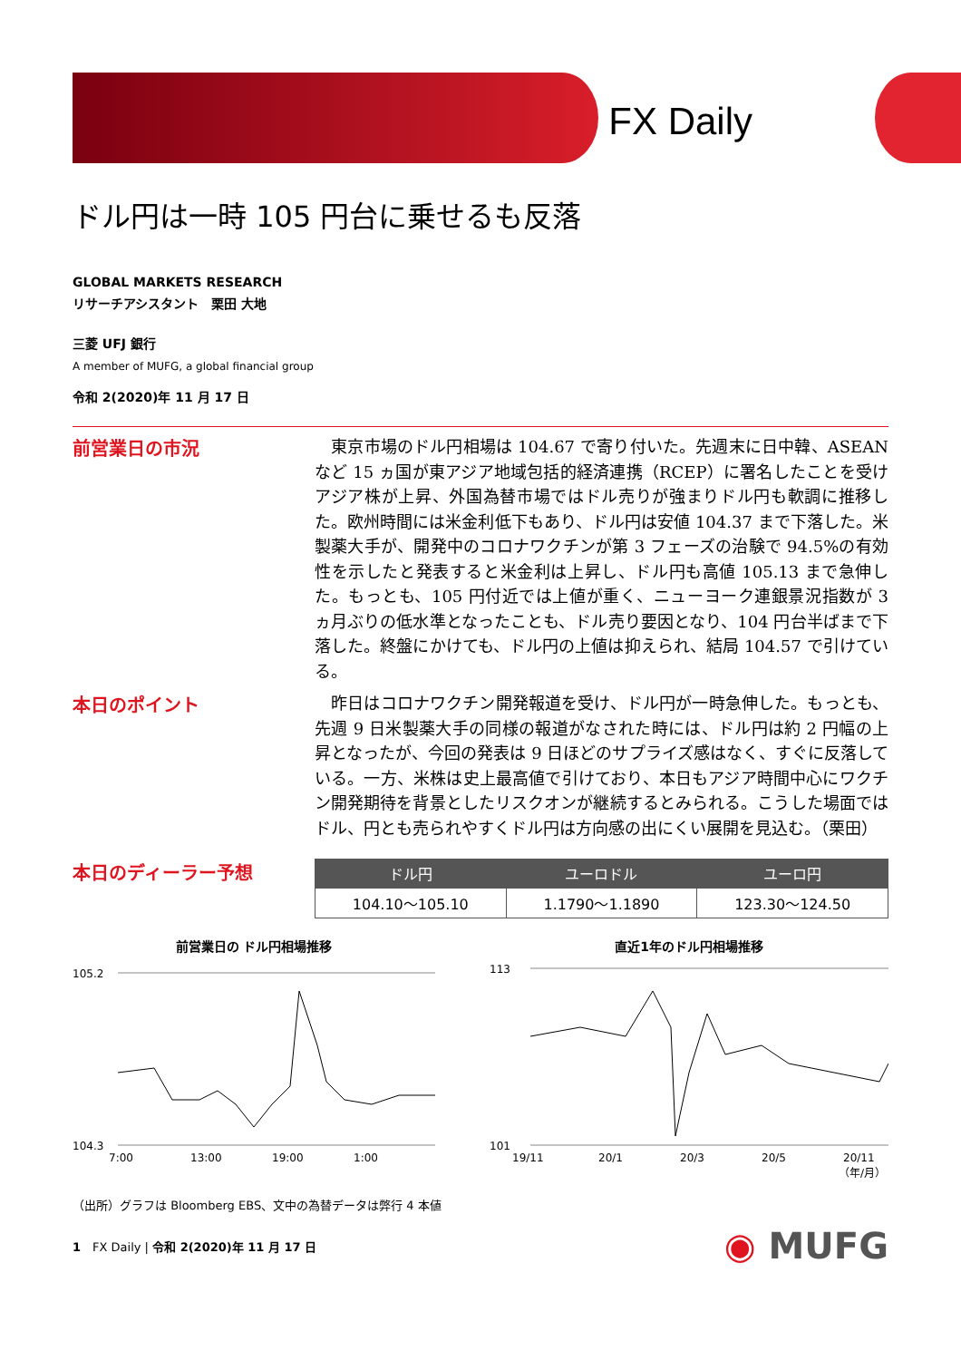FX Daily
ドル円は一時 105 円台に乗せるも反落
GLOBAL MARKETS RESEARCH
リサーチアシスタント　栗田 大地
三菱 UFJ 銀行
A member of MUFG, a global financial group
令和 2(2020)年 11 月 17 日
前営業日の市況
　東京市場のドル円相場は 104.67 で寄り付いた。先週末に日中韓、ASEAN など 15 ヵ国が東アジア地域包括的経済連携（RCEP）に署名したことを受けアジア株が上昇、外国為替市場ではドル売りが強まりドル円も軟調に推移した。欧州時間には米金利低下もあり、ドル円は安値 104.37 まで下落した。米製薬大手が、開発中のコロナワクチンが第 3 フェーズの治験で 94.5%の有効性を示したと発表すると米金利は上昇し、ドル円も高値 105.13 まで急伸した。もっとも、105 円付近では上値が重く、ニューヨーク連銀景況指数が 3 ヵ月ぶりの低水準となったことも、ドル売り要因となり、104 円台半ばまで下落した。終盤にかけても、ドル円の上値は抑えられ、結局 104.57 で引けている。
本日のポイント
　昨日はコロナワクチン開発報道を受け、ドル円が一時急伸した。もっとも、先週 9 日米製薬大手の同様の報道がなされた時には、ドル円は約 2 円幅の上昇となったが、今回の発表は 9 日ほどのサプライズ感はなく、すぐに反落している。一方、米株は史上最高値で引けており、本日もアジア時間中心にワクチン開発期待を背景としたリスクオンが継続するとみられる。こうした場面ではドル、円とも売られやすくドル円は方向感の出にくい展開を見込む。（栗田）
本日のディーラー予想
| ドル円 | ユーロドル | ユーロ円 |
| --- | --- | --- |
| 104.10～105.10 | 1.1790～1.1890 | 123.30～124.50 |
前営業日の ドル円相場推移
105.2
104.3
7:00
13:00
19:00
1:00
直近1年のドル円相場推移
113
101
19/11
20/1
20/3
20/5
20/11
（年/月）
（出所）グラフは Bloomberg EBS、文中の為替データは弊行 4 本値
1　FX Daily | 令和 2(2020)年 11 月 17 日 ◉ MUFG